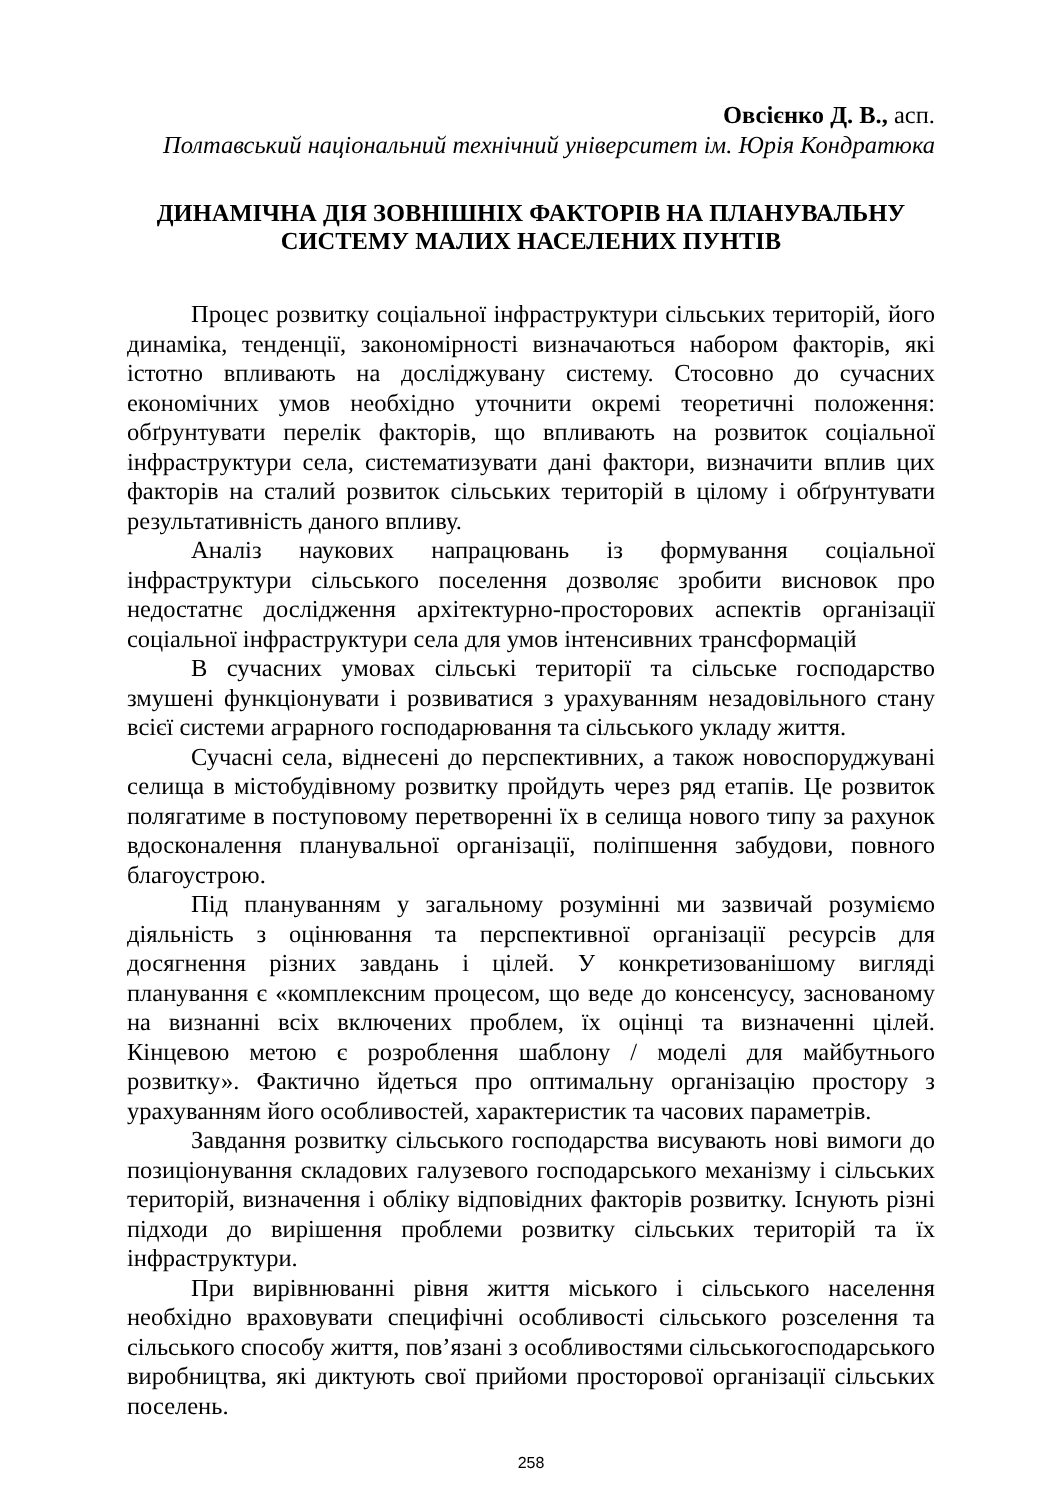Овсієнко Д. В., асп.
Полтавський національний технічний університет ім. Юрія Кондратюка
ДИНАМІЧНА ДІЯ ЗОВНІШНІХ ФАКТОРІВ НА ПЛАНУВАЛЬНУ
СИСТЕМУ МАЛИХ НАСЕЛЕНИХ ПУНТІВ
Процес розвитку соціальної інфраструктури сільських територій, його динаміка, тенденції, закономірності визначаються набором факторів, які істотно впливають на досліджувану систему. Стосовно до сучасних економічних умов необхідно уточнити окремі теоретичні положення: обґрунтувати перелік факторів, що впливають на розвиток соціальної інфраструктури села, систематизувати дані фактори, визначити вплив цих факторів на сталий розвиток сільських територій в цілому і обґрунтувати результативність даного впливу.
Аналіз наукових напрацювань із формування соціальної інфраструктури сільського поселення дозволяє зробити висновок про недостатнє дослідження архітектурно-просторових аспектів організації соціальної інфраструктури села для умов інтенсивних трансформацій
В сучасних умовах сільські території та сільське господарство змушені функціонувати і розвиватися з урахуванням незадовільного стану всієї системи аграрного господарювання та сільського укладу життя.
Сучасні села, віднесені до перспективних, а також новоспоруджувані селища в містобудівному розвитку пройдуть через ряд етапів. Це розвиток полягатиме в поступовому перетворенні їх в селища нового типу за рахунок вдосконалення планувальної організації, поліпшення забудови, повного благоустрою.
Під плануванням у загальному розумінні ми зазвичай розуміємо діяльність з оцінювання та перспективної організації ресурсів для досягнення різних завдань і цілей. У конкретизованішому вигляді планування є «комплексним процесом, що веде до консенсусу, заснованому на визнанні всіх включених проблем, їх оцінці та визначенні цілей. Кінцевою метою є розроблення шаблону / моделі для майбутнього розвитку». Фактично йдеться про оптимальну організацію простору з урахуванням його особливостей, характеристик та часових параметрів.
Завдання розвитку сільського господарства висувають нові вимоги до позиціонування складових галузевого господарського механізму і сільських територій, визначення і обліку відповідних факторів розвитку. Існують різні підходи до вирішення проблеми розвитку сільських територій та їх інфраструктури.
При вирівнюванні рівня життя міського і сільського населення необхідно враховувати специфічні особливості сільського розселення та сільського способу життя, пов’язані з особливостями сільськогосподарського виробництва, які диктують свої прийоми просторової організації сільських поселень.
258